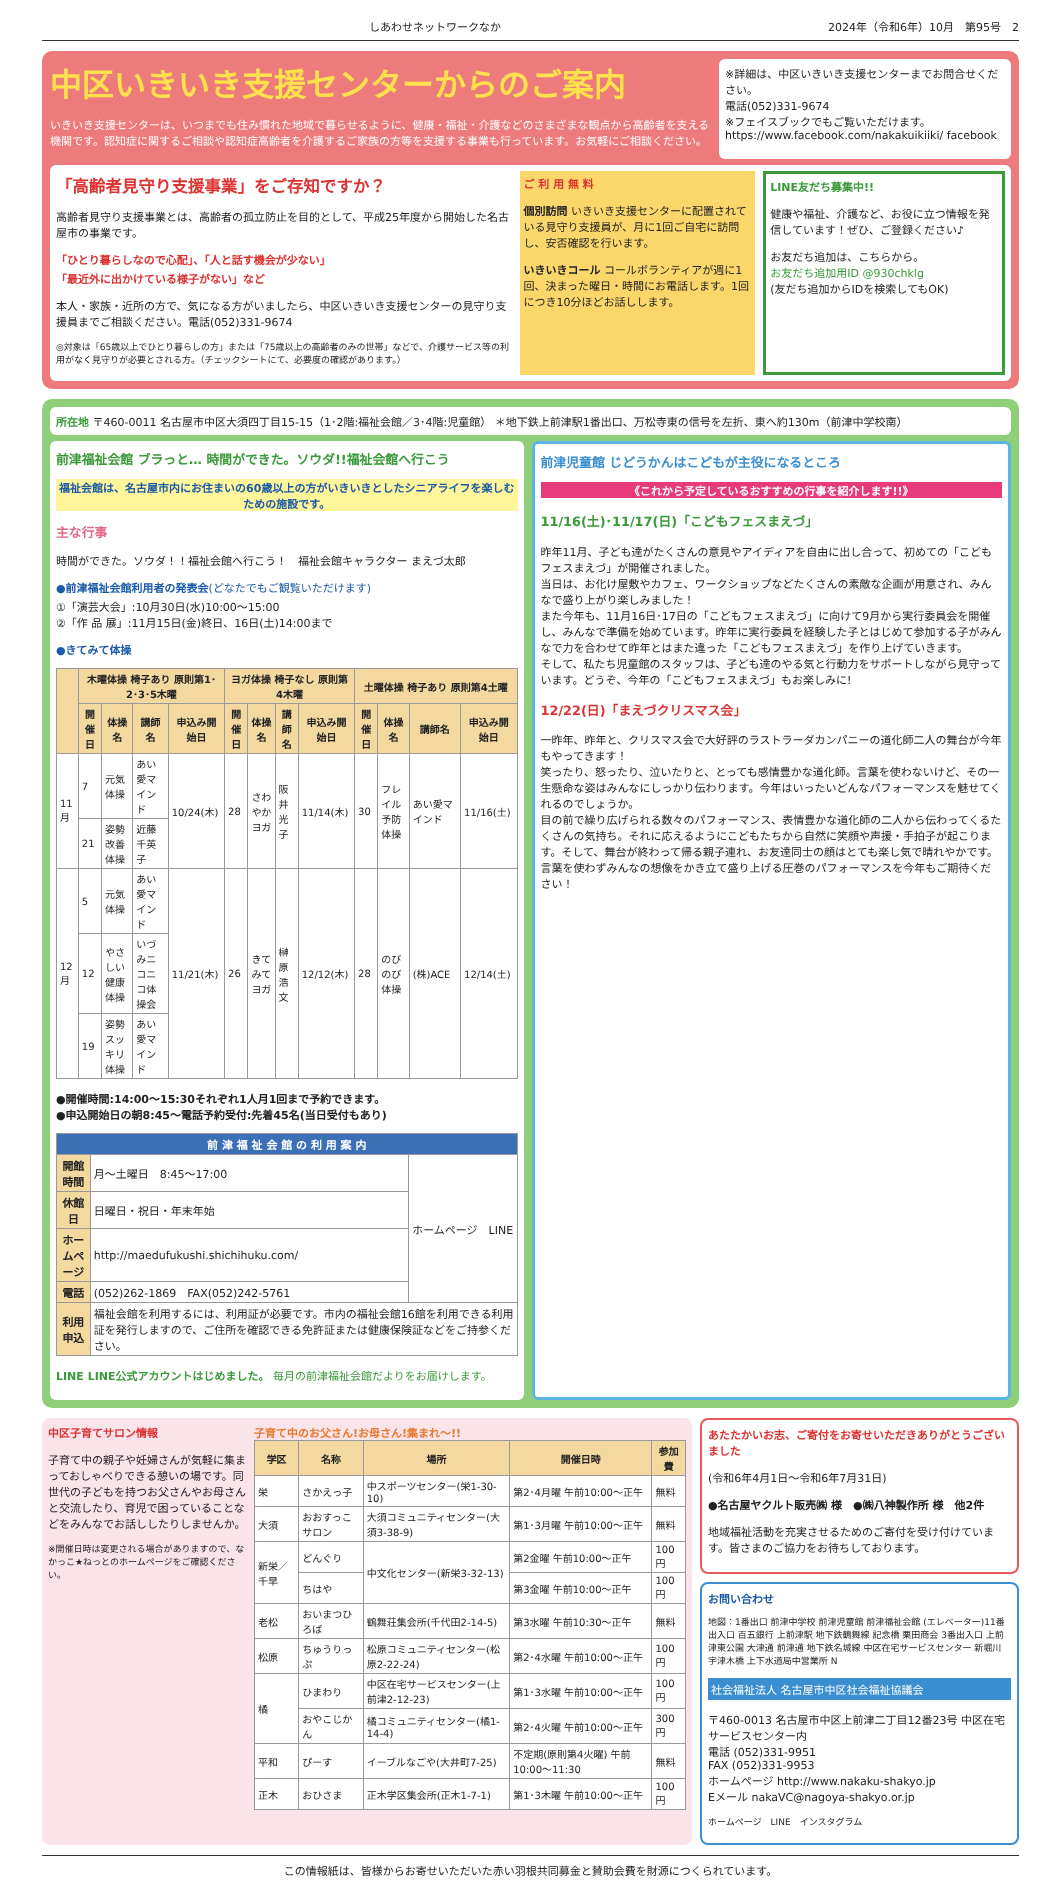しあわせネットワークなか 2024年（令和6年）10月　第95号　2
中区いきいき支援センターからのご案内
いきいき支援センターは、いつまでも住み慣れた地域で暮らせるように、健康・福祉・介護などのさまざまな観点から高齢者を支える機関です。認知症に関するご相談や認知症高齢者を介護するご家族の方等を支援する事業も行っています。お気軽にご相談ください。
※詳細は、中区いきいき支援センターまでお問合せください。
電話(052)331-9674
※フェイスブックでもご覧いただけます。
https://www.facebook.com/nakakuikiiki/ facebook
「高齢者見守り支援事業」をご存知ですか？
高齢者見守り支援事業とは、高齢者の孤立防止を目的として、平成25年度から開始した名古屋市の事業です。
「ひとり暮らしなので心配」、「人と話す機会が少ない」
「最近外に出かけている様子がない」など
本人・家族・近所の方で、気になる方がいましたら、中区いきいき支援センターの見守り支援員までご相談ください。電話(052)331-9674
◎対象は「65歳以上でひとり暮らしの方」または「75歳以上の高齢者のみの世帯」などで、介護サービス等の利用がなく見守りが必要とされる方。（チェックシートにて、必要度の確認があります。）
ご 利 用 無 料
個別訪問 いきいき支援センターに配置されている見守り支援員が、月に1回ご自宅に訪問し、安否確認を行います。
いきいきコール コールボランティアが週に1回、決まった曜日・時間にお電話します。1回につき10分ほどお話しします。
LINE友だち募集中!!
健康や福祉、介護など、お役に立つ情報を発信しています！ぜひ、ご登録ください♪
お友だち追加は、こちらから。
お友だち追加用ID @930chklg
(友だち追加からIDを検索してもOK)
所在地 〒460-0011 名古屋市中区大須四丁目15-15（1･2階:福祉会館／3･4階:児童館） ＊地下鉄上前津駅1番出口、万松寺東の信号を左折、東へ約130m（前津中学校南）
前津福祉会館 ブラっと… 時間ができた。ソウダ!!福祉会館へ行こう
福祉会館は、名古屋市内にお住まいの60歳以上の方がいきいきとしたシニアライフを楽しむための施設です。
主な行事
時間ができた。ソウダ！！福祉会館へ行こう！　福祉会館キャラクター まえづ太郎
●前津福祉会館利用者の発表会(どなたでもご観覧いただけます)
①「演芸大会」:10月30日(水)10:00～15:00
②「作 品 展」:11月15日(金)終日、16日(土)14:00まで
●きてみて体操
| | 木曜体操 椅子あり 原則第1･2･3･5木曜 | | | | ヨガ体操 椅子なし 原則第4木曜 | | | | 土曜体操 椅子あり 原則第4土曜 | | | |
| --- | --- | --- | --- | --- | --- | --- | --- | --- | --- | --- | --- | --- |
| | 開催日 | 体操名 | 講師名 | 申込み開始日 | 開催日 | 体操名 | 講師名 | 申込み開始日 | 開催日 | 体操名 | 講師名 | 申込み開始日 |
| 11月 | 7 | 元気体操 | あい愛マインド | 10/24(木) | 28 | さわやかヨガ | 阪井光子 | 11/14(木) | 30 | フレイル予防体操 | あい愛マインド | 11/16(土) |
| | 21 | 姿勢改善体操 | 近藤千英子 | | | | | | | | | |
| 12月 | 5 | 元気体操 | あい愛マインド | 11/21(木) | 26 | きてみてヨガ | 榊原浩文 | 12/12(木) | 28 | のびのび体操 | (株)ACE | 12/14(土) |
| | 12 | やさしい健康体操 | いづみニコニコ体操会 | | | | | | | | | |
| | 19 | 姿勢スッキリ体操 | あい愛マインド | | | | | | | | | |
●開催時間:14:00～15:30それぞれ1人月1回まで予約できます。
●申込開始日の朝8:45～電話予約受付:先着45名(当日受付もあり)
| 前 津 福 祉 会 館 の 利 用 案 内 | | |
| --- | --- | --- |
| 開館時間 | 月～土曜日 8:45～17:00 | ホームページ LINE |
| 休館日 | 日曜日・祝日・年末年始 | |
| ホームページ | http://maedufukushi.shichihuku.com/ | |
| 電話 | (052)262-1869 FAX(052)242-5761 | |
| 利用申込 | 福祉会館を利用するには、利用証が必要です。市内の福祉会館16館を利用できる利用証を発行しますので、ご住所を確認できる免許証または健康保険証などをご持参ください。 | |
LINE LINE公式アカウントはじめました。 毎月の前津福祉会館だよりをお届けします。
前津児童館 じどうかんはこどもが主役になるところ
《これから予定しているおすすめの行事を紹介します!!》
11/16(土)･11/17(日)「こどもフェスまえづ」
昨年11月、子ども達がたくさんの意見やアイディアを自由に出し合って、初めての「こどもフェスまえづ」が開催されました。
当日は、お化け屋敷やカフェ、ワークショップなどたくさんの素敵な企画が用意され、みんなで盛り上がり楽しみました！
また今年も、11月16日･17日の「こどもフェスまえづ」に向けて9月から実行委員会を開催し、みんなで準備を始めています。昨年に実行委員を経験した子とはじめて参加する子がみんなで力を合わせて昨年とはまた違った「こどもフェスまえづ」を作り上げていきます。
そして、私たち児童館のスタッフは、子ども達のやる気と行動力をサポートしながら見守っています。どうぞ、今年の「こどもフェスまえづ」もお楽しみに!
12/22(日)「まえづクリスマス会」
一昨年、昨年と、クリスマス会で大好評のラストラーダカンパニーの道化師二人の舞台が今年もやってきます！
笑ったり、怒ったり、泣いたりと、とっても感情豊かな道化師。言葉を使わないけど、その一生懸命な姿はみんなにしっかり伝わります。今年はいったいどんなパフォーマンスを魅せてくれるのでしょうか。
目の前で繰り広げられる数々のパフォーマンス、表情豊かな道化師の二人から伝わってくるたくさんの気持ち。それに応えるようにこどもたちから自然に笑顔や声援・手拍子が起こります。そして、舞台が終わって帰る親子連れ、お友達同士の顔はとても楽し気で晴れやかです。
言葉を使わずみんなの想像をかき立て盛り上げる圧巻のパフォーマンスを今年もご期待ください！
中区子育てサロン情報
子育て中の親子や妊婦さんが気軽に集まっておしゃべりできる憩いの場です。同世代の子どもを持つお父さんやお母さんと交流したり、育児で困っていることなどをみんなでお話ししたりしませんか。
※開催日時は変更される場合がありますので、なかっこ★ねっとのホームページをご確認ください。
子育て中のお父さん!お母さん!集まれ～!!
| 学区 | 名称 | 場所 | 開催日時 | 参加費 |
| --- | --- | --- | --- | --- |
| 栄 | さかえっ子 | 中スポーツセンター(栄1-30-10) | 第2･4月曜 午前10:00～正午 | 無料 |
| 大須 | おおすっこサロン | 大須コミュニティセンター(大須3-38-9) | 第1･3月曜 午前10:00～正午 | 無料 |
| 新栄／千早 | どんぐり | 中文化センター(新栄3-32-13) | 第2金曜 午前10:00～正午 | 100円 |
| | ちはや | | 第3金曜 午前10:00～正午 | 100円 |
| 老松 | おいまつひろば | 鶴舞荘集会所(千代田2-14-5) | 第3水曜 午前10:30～正午 | 無料 |
| 松原 | ちゅうりっぷ | 松原コミュニティセンター(松原2-22-24) | 第2･4水曜 午前10:00～正午 | 100円 |
| 橘 | ひまわり | 中区在宅サービスセンター(上前津2-12-23) | 第1･3水曜 午前10:00～正午 | 100円 |
| | おやこじかん | 橘コミュニティセンター(橘1-14-4) | 第2･4火曜 午前10:00～正午 | 300円 |
| 平和 | ぴーす | イーブルなごや(大井町7-25) | 不定期(原則第4火曜) 午前10:00～11:30 | 無料 |
| 正木 | おひさま | 正木学区集会所(正木1-7-1) | 第1･3木曜 午前10:00～正午 | 100円 |
あたたかいお志、ご寄付をお寄せいただきありがとうございました
(令和6年4月1日～令和6年7月31日)
●名古屋ヤクルト販売㈱ 様　●㈱八神製作所 様　他2件
地域福祉活動を充実させるためのご寄付を受け付けています。皆さまのご協力をお待ちしております。
お問い合わせ
地図：1番出口 前津中学校 前津児童館 前津福祉会館 (エレベーター)11番出入口 百五銀行 上前津駅 地下鉄鶴舞線 記念橋 栗田商会 3番出入口 上前津東公園 大津通 前津通 地下鉄名城線 中区在宅サービスセンター 新堀川 宇津木橋 上下水道局中営業所 N
社会福祉法人 名古屋市中区社会福祉協議会
〒460-0013 名古屋市中区上前津二丁目12番23号 中区在宅サービスセンター内
電話 (052)331-9951
FAX (052)331-9953
ホームページ http://www.nakaku-shakyo.jp
Eメール nakaVC@nagoya-shakyo.or.jp
ホームページ　LINE　インスタグラム
この情報紙は、皆様からお寄せいただいた赤い羽根共同募金と賛助会費を財源につくられています。